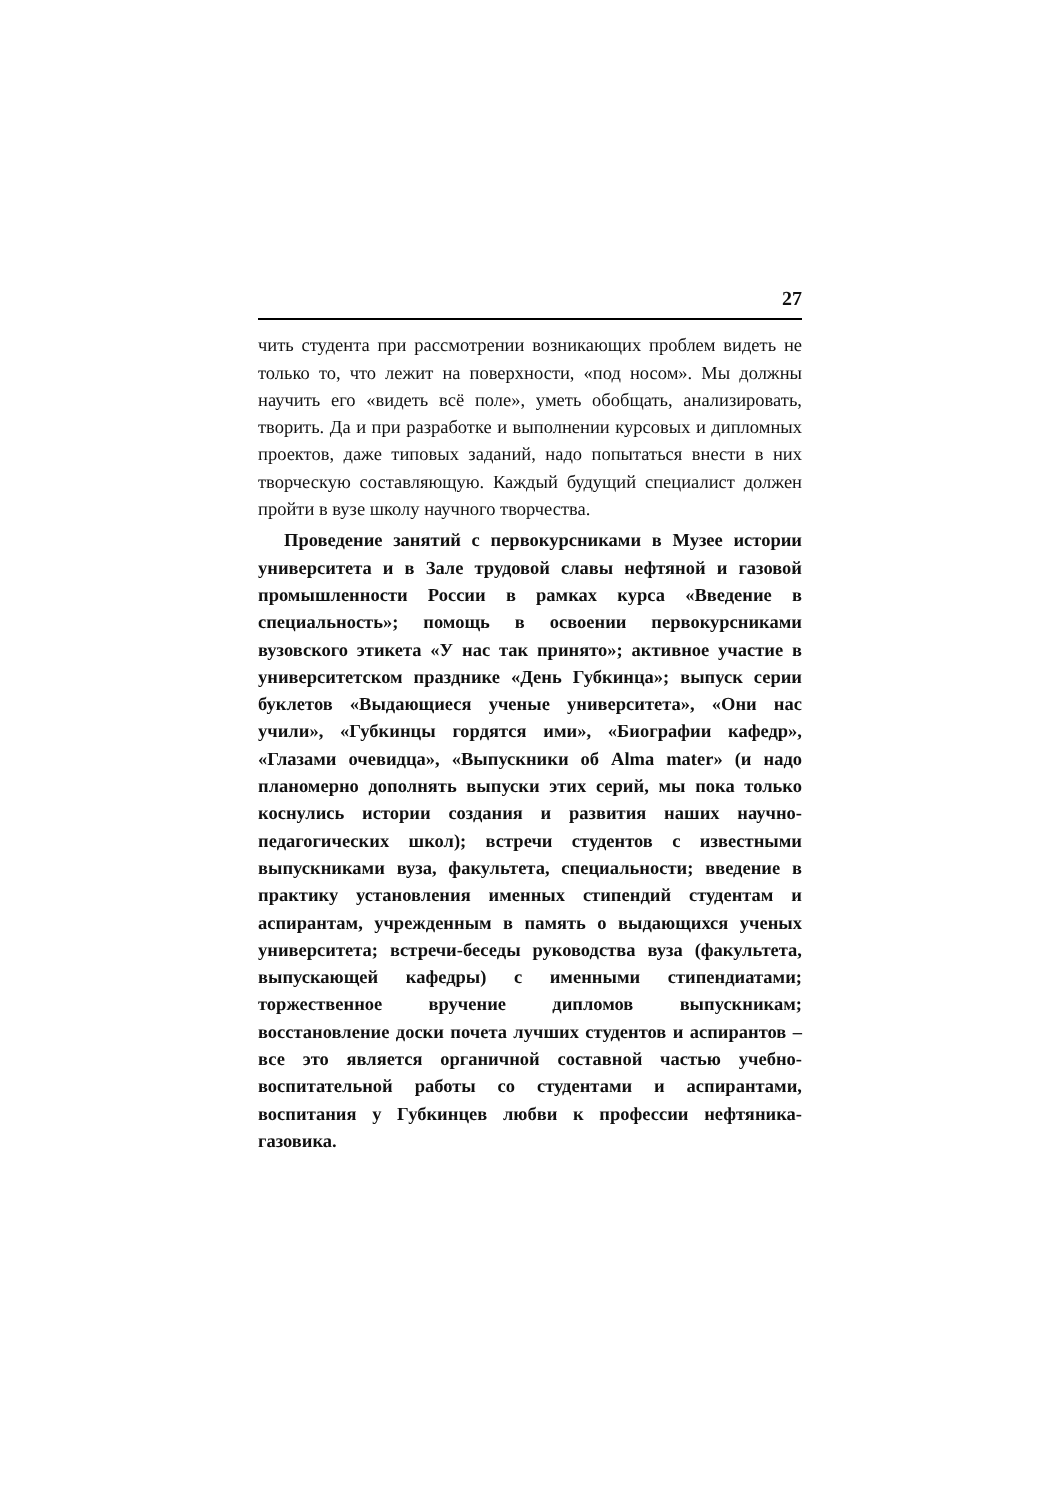27
чить студента при рассмотрении возникающих проблем видеть не только то, что лежит на поверхности, «под носом». Мы должны научить его «видеть всё поле», уметь обобщать, анализировать, творить. Да и при разработке и выполнении курсовых и дипломных проектов, даже типовых заданий, надо попытаться внести в них творческую составляющую. Каждый будущий специалист должен пройти в вузе школу научного творчества.
Проведение занятий с первокурсниками в Музее истории университета и в Зале трудовой славы нефтяной и газовой промышленности России в рамках курса «Введение в специальность»; помощь в освоении первокурсниками вузовского этикета «У нас так принято»; активное участие в университетском празднике «День Губкинца»; выпуск серии буклетов «Выдающиеся ученые университета», «Они нас учили», «Губкинцы гордятся ими», «Биографии кафедр», «Глазами очевидца», «Выпускники об Alma mater» (и надо планомерно дополнять выпуски этих серий, мы пока только коснулись истории создания и развития наших научно-педагогических школ); встречи студентов с известными выпускниками вуза, факультета, специальности; введение в практику установления именных стипендий студентам и аспирантам, учрежденным в память о выдающихся ученых университета; встречи-беседы руководства вуза (факультета, выпускающей кафедры) с именными стипендиатами; торжественное вручение дипломов выпускникам; восстановление доски почета лучших студентов и аспирантов – все это является органичной составной частью учебно-воспитательной работы со студентами и аспирантами, воспитания у Губкинцев любви к профессии нефтяника-газовика.